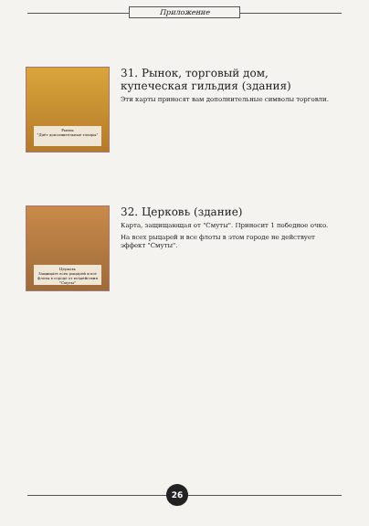Приложение
Рынок
"Даёт дополнительные товары"
31. Рынок, торговый дом, купеческая гильдия (здания)
Эти карты приносят вам дополнительные символы торговли.
Церковь
Защищает всех рыцарей и все флоты в городе от воздействия "Смуты"
32. Церковь (здание)
Карта, защищающая от "Смуты". Приносит 1 победное очко.
На всех рыцарей и все флоты в этом городе не действует эффект "Смуты".
26